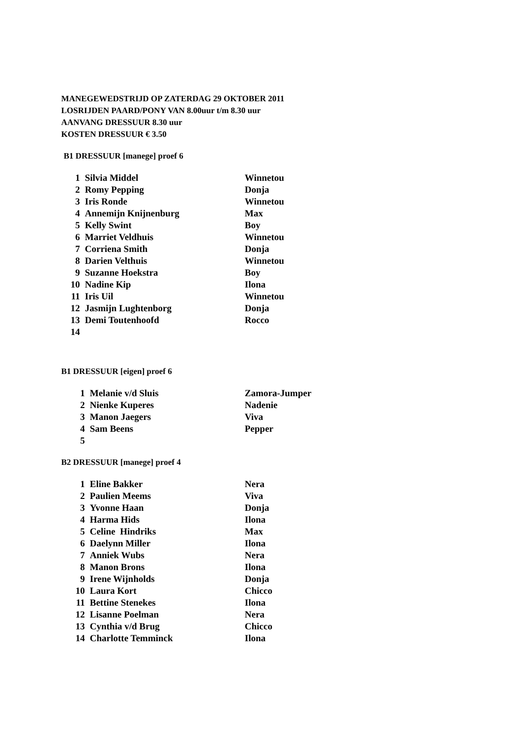MANEGEWEDSTRIJD OP ZATERDAG 29 OKTOBER 2011
LOSRIJDEN PAARD/PONY VAN 8.00uur t/m 8.30 uur
AANVANG DRESSUUR 8.30 uur
KOSTEN DRESSUUR € 3.50
B1 DRESSUUR [manege] proef 6
| 1 | Silvia Middel | Winnetou |
| 2 | Romy Pepping | Donja |
| 3 | Iris Ronde | Winnetou |
| 4 | Annemijn Knijnenburg | Max |
| 5 | Kelly Swint | Boy |
| 6 | Marriet Veldhuis | Winnetou |
| 7 | Corriena Smith | Donja |
| 8 | Darien Velthuis | Winnetou |
| 9 | Suzanne Hoekstra | Boy |
| 10 | Nadine Kip | Ilona |
| 11 | Iris Uil | Winnetou |
| 12 | Jasmijn Lughtenborg | Donja |
| 13 | Demi Toutenhoofd | Rocco |
| 14 | | |
B1 DRESSUUR [eigen] proef 6
| 1 | Melanie v/d Sluis | Zamora-Jumper |
| 2 | Nienke Kuperes | Nadenie |
| 3 | Manon Jaegers | Viva |
| 4 | Sam Beens | Pepper |
| 5 | | |
B2 DRESSUUR [manege] proef 4
| 1 | Eline Bakker | Nera |
| 2 | Paulien Meems | Viva |
| 3 | Yvonne Haan | Donja |
| 4 | Harma Hids | Ilona |
| 5 | Celine Hindriks | Max |
| 6 | Daelynn Miller | Ilona |
| 7 | Anniek Wubs | Nera |
| 8 | Manon Brons | Ilona |
| 9 | Irene Wijnholds | Donja |
| 10 | Laura Kort | Chicco |
| 11 | Bettine Stenekes | Ilona |
| 12 | Lisanne Poelman | Nera |
| 13 | Cynthia v/d Brug | Chicco |
| 14 | Charlotte Temminck | Ilona |